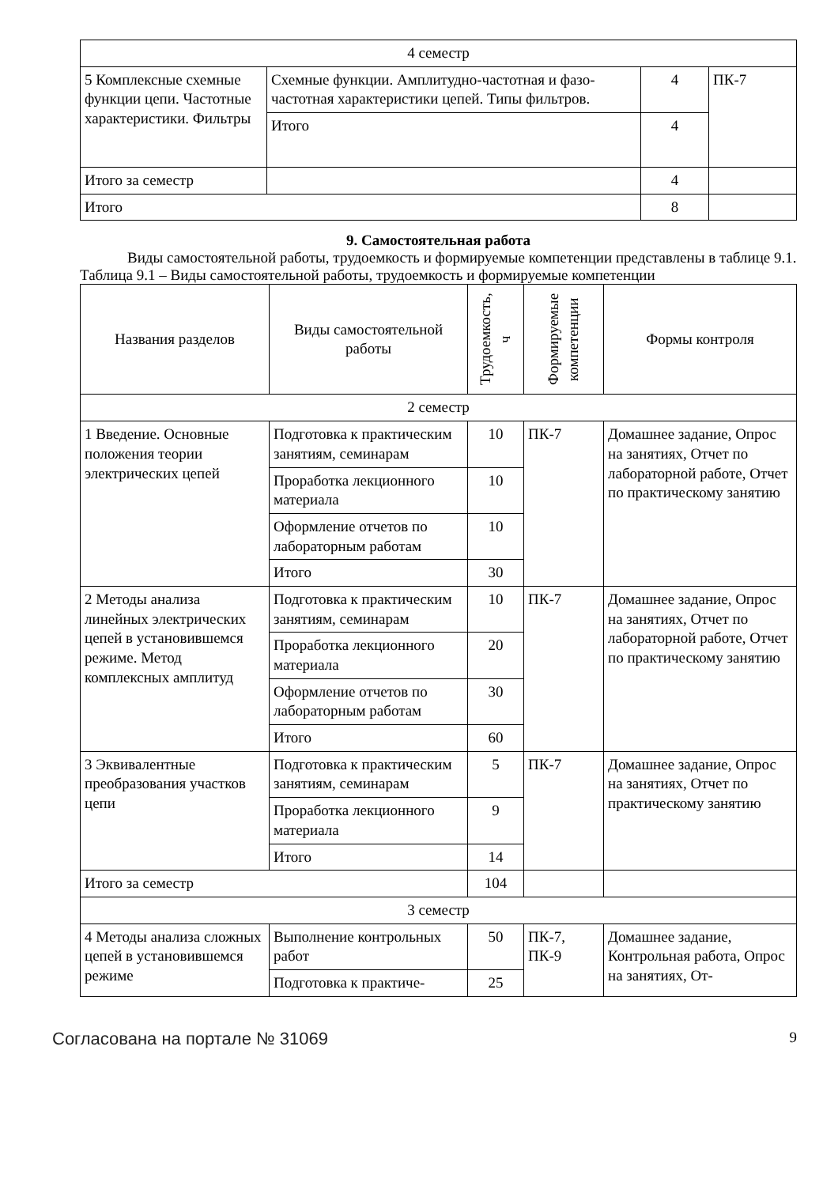| 4 семестр | | | |
| 5 Комплексные схемные функции цепи. Частотные характеристики. Фильтры | Схемные функции. Амплитудно-частотная и фазо-частотная характеристики цепей. Типы фильтров. | 4 | ПК-7 |
| | Итого | 4 | |
| Итого за семестр | | 4 | |
| Итого | | 8 | |
9. Самостоятельная работа
Виды самостоятельной работы, трудоемкость и формируемые компетенции представлены в таблице 9.1.
Таблица 9.1 – Виды самостоятельной работы, трудоемкость и формируемые компетенции
| Названия разделов | Виды самостоятельной работы | Трудоемкость, ч | Формируемые компетенции | Формы контроля |
| --- | --- | --- | --- | --- |
| 2 семестр | | | | |
| 1 Введение. Основные положения теории электрических цепей | Подготовка к практическим занятиям, семинарам | 10 | ПК-7 | Домашнее задание, Опрос на занятиях, Отчет по лабораторной работе, Отчет по практическому занятию |
| | Проработка лекционного материала | 10 | | |
| | Оформление отчетов по лабораторным работам | 10 | | |
| | Итого | 30 | | |
| 2 Методы анализа линейных электрических цепей в установившемся режиме. Метод комплексных амплитуд | Подготовка к практическим занятиям, семинарам | 10 | ПК-7 | Домашнее задание, Опрос на занятиях, Отчет по лабораторной работе, Отчет по практическому занятию |
| | Проработка лекционного материала | 20 | | |
| | Оформление отчетов по лабораторным работам | 30 | | |
| | Итого | 60 | | |
| 3 Эквивалентные преобразования участков цепи | Подготовка к практическим занятиям, семинарам | 5 | ПК-7 | Домашнее задание, Опрос на занятиях, Отчет по практическому занятию |
| | Проработка лекционного материала | 9 | | |
| | Итого | 14 | | |
| Итого за семестр | | 104 | | |
| 3 семестр | | | | |
| 4 Методы анализа сложных цепей в установившемся режиме | Выполнение контрольных работ | 50 | ПК-7, ПК-9 | Домашнее задание, Контрольная работа, Опрос на занятиях, От- |
| | Подготовка к практиче- | 25 | | |
Согласована на портале № 31069 9